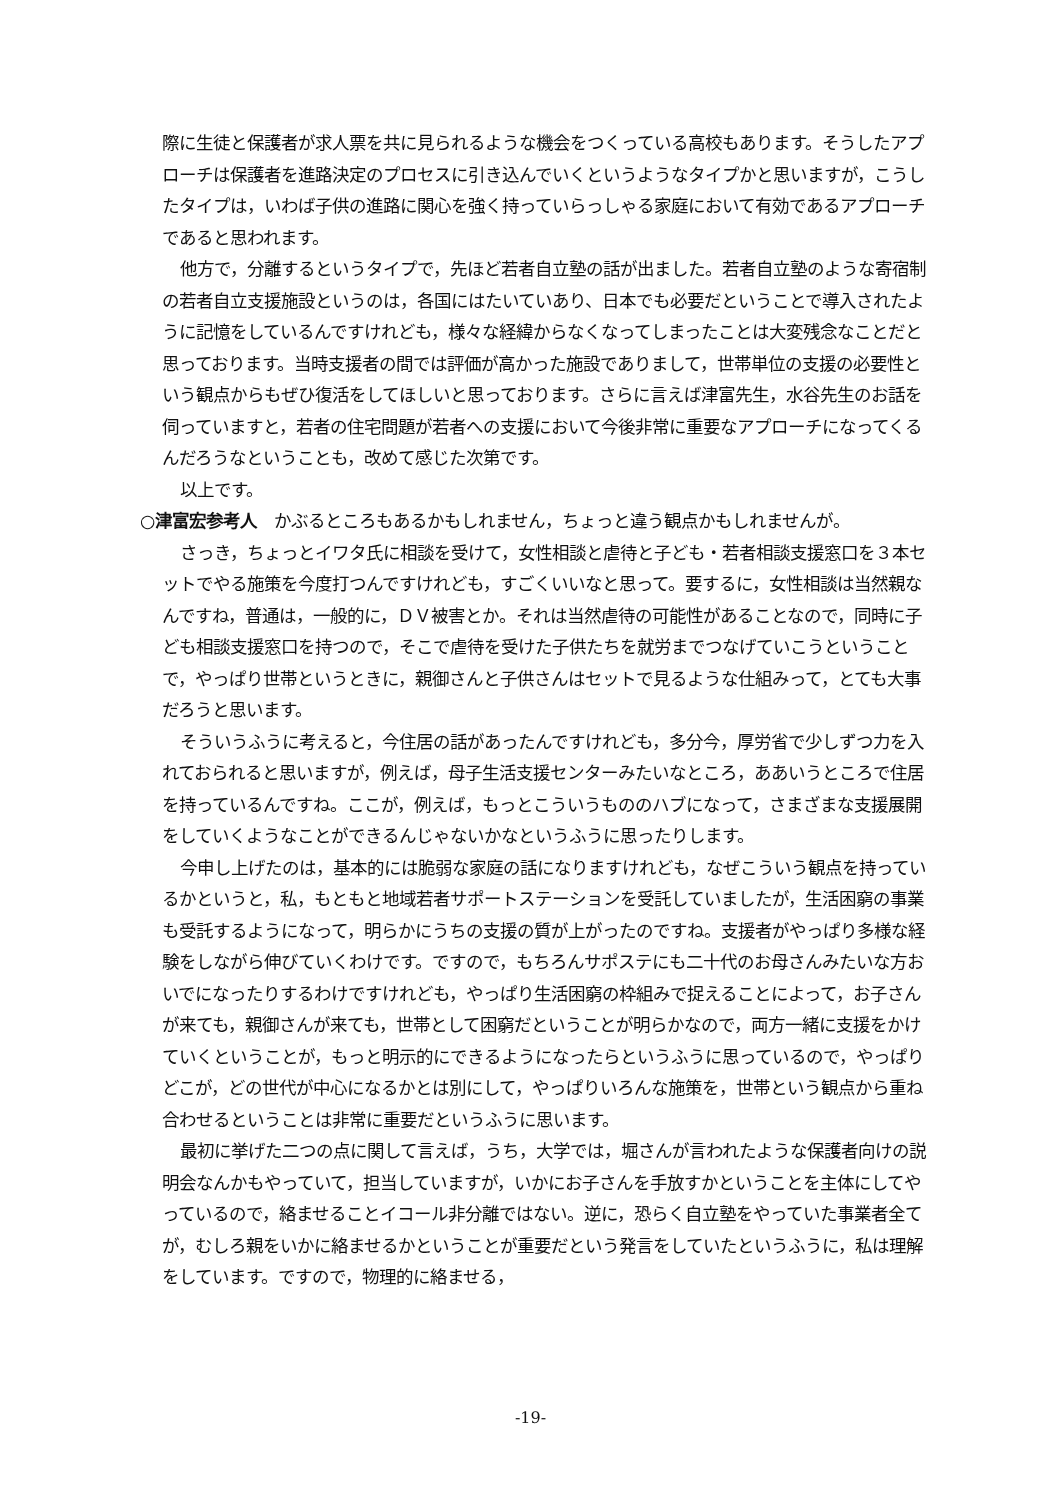際に生徒と保護者が求人票を共に見られるような機会をつくっている高校もあります。そうしたアプローチは保護者を進路決定のプロセスに引き込んでいくというようなタイプかと思いますが，こうしたタイプは，いわば子供の進路に関心を強く持っていらっしゃる家庭において有効であるアプローチであると思われます。
他方で，分離するというタイプで，先ほど若者自立塾の話が出ました。若者自立塾のような寄宿制の若者自立支援施設というのは，各国にはたいていあり、日本でも必要だということで導入されたように記憶をしているんですけれども，様々な経緯からなくなってしまったことは大変残念なことだと思っております。当時支援者の間では評価が高かった施設でありまして，世帯単位の支援の必要性という観点からもぜひ復活をしてほしいと思っております。さらに言えば津富先生，水谷先生のお話を伺っていますと，若者の住宅問題が若者への支援において今後非常に重要なアプローチになってくるんだろうなということも，改めて感じた次第です。
以上です。
○津富宏参考人　かぶるところもあるかもしれません，ちょっと違う観点かもしれませんが。
さっき，ちょっとイワタ氏に相談を受けて，女性相談と虐待と子ども・若者相談支援窓口を３本セットでやる施策を今度打つんですけれども，すごくいいなと思って。要するに，女性相談は当然親なんですね，普通は，一般的に，ＤＶ被害とか。それは当然虐待の可能性があることなので，同時に子ども相談支援窓口を持つので，そこで虐待を受けた子供たちを就労までつなげていこうということで，やっぱり世帯というときに，親御さんと子供さんはセットで見るような仕組みって，とても大事だろうと思います。
そういうふうに考えると，今住居の話があったんですけれども，多分今，厚労省で少しずつ力を入れておられると思いますが，例えば，母子生活支援センターみたいなところ，ああいうところで住居を持っているんですね。ここが，例えば，もっとこういうもののハブになって，さまざまな支援展開をしていくようなことができるんじゃないかなというふうに思ったりします。
今申し上げたのは，基本的には脆弱な家庭の話になりますけれども，なぜこういう観点を持っているかというと，私，もともと地域若者サポートステーションを受託していましたが，生活困窮の事業も受託するようになって，明らかにうちの支援の質が上がったのですね。支援者がやっぱり多様な経験をしながら伸びていくわけです。ですので，もちろんサポステにも二十代のお母さんみたいな方おいでになったりするわけですけれども，やっぱり生活困窮の枠組みで捉えることによって，お子さんが来ても，親御さんが来ても，世帯として困窮だということが明らかなので，両方一緒に支援をかけていくということが，もっと明示的にできるようになったらというふうに思っているので，やっぱりどこが，どの世代が中心になるかとは別にして，やっぱりいろんな施策を，世帯という観点から重ね合わせるということは非常に重要だというふうに思います。
最初に挙げた二つの点に関して言えば，うち，大学では，堀さんが言われたような保護者向けの説明会なんかもやっていて，担当していますが，いかにお子さんを手放すかということを主体にしてやっているので，絡ませることイコール非分離ではない。逆に，恐らく自立塾をやっていた事業者全てが，むしろ親をいかに絡ませるかということが重要だという発言をしていたというふうに，私は理解をしています。ですので，物理的に絡ませる，
-19-